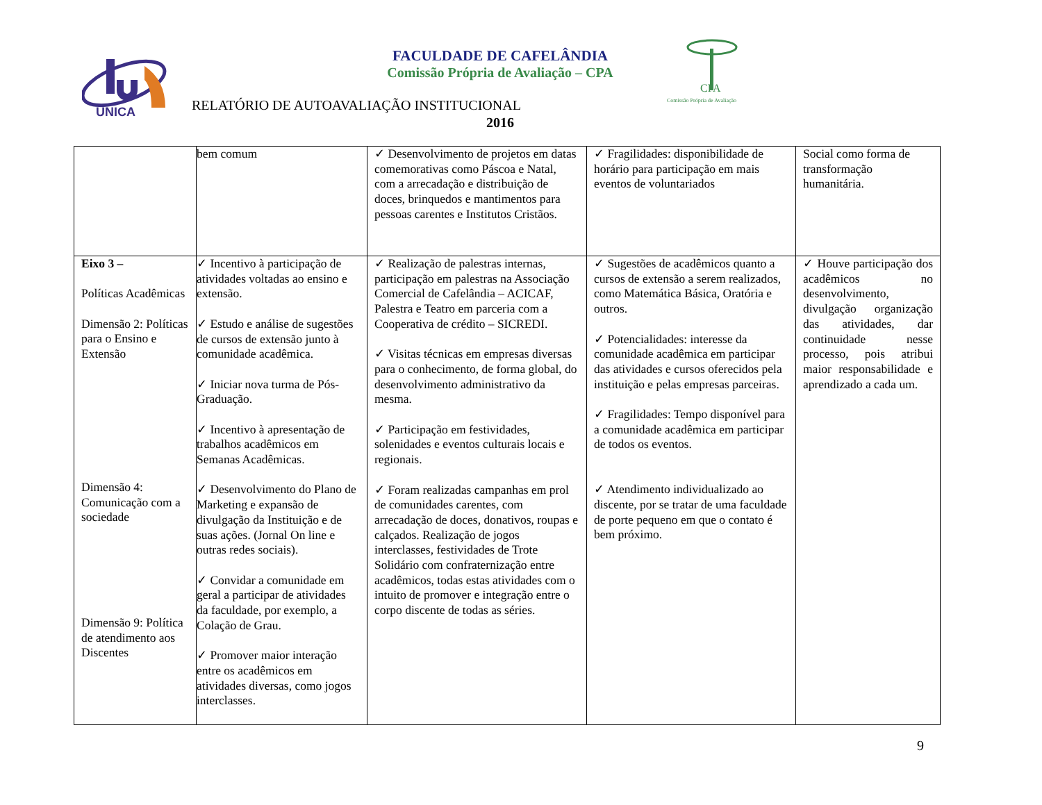UNICA
CPA
Comissão Própria de Avaliação
FACULDADE DE CAFELÂNDIA
Comissão Própria de Avaliação – CPA
RELATÓRIO DE AUTOAVALIAÇÃO INSTITUCIONAL
2016
| | bem comum | ✓ Desenvolvimento de projetos em datas comemorativas como Páscoa e Natal, com a arrecadação e distribuição de doces, brinquedos e mantimentos para pessoas carentes e Institutos Cristãos. | ✓ Fragilidades: disponibilidade de horário para participação em mais eventos de voluntariados | Social como forma de transformação humanitária. |
| Eixo 3 – Políticas Acadêmicas Dimensão 2: Políticas para o Ensino e Extensão Dimensão 4: Comunicação com a sociedade Dimensão 9: Política de atendimento aos Discentes | ✓ Incentivo à participação de atividades voltadas ao ensino e extensão. ✓ Estudo e análise de sugestões de cursos de extensão junto à comunidade acadêmica. ✓ Iniciar nova turma de Pós-Graduação. ✓ Incentivo à apresentação de trabalhos acadêmicos em Semanas Acadêmicas. ✓ Desenvolvimento do Plano de Marketing e expansão de divulgação da Instituição e de suas ações. (Jornal On line e outras redes sociais). ✓ Convidar a comunidade em geral a participar de atividades da faculdade, por exemplo, a Colação de Grau. ✓ Promover maior interação entre os acadêmicos em atividades diversas, como jogos interclasses. | ✓ Realização de palestras internas, participação em palestras na Associação Comercial de Cafelândia – ACICAF, Palestra e Teatro em parceria com a Cooperativa de crédito – SICREDI. ✓ Visitas técnicas em empresas diversas para o conhecimento, de forma global, do desenvolvimento administrativo da mesma. ✓ Participação em festividades, solenidades e eventos culturais locais e regionais. ✓ Foram realizadas campanhas em prol de comunidades carentes, com arrecadação de doces, donativos, roupas e calçados. Realização de jogos interclasses, festividades de Trote Solidário com confraternização entre acadêmicos, todas estas atividades com o intuito de promover e integração entre o corpo discente de todas as séries. | ✓ Sugestões de acadêmicos quanto a cursos de extensão a serem realizados, como Matemática Básica, Oratória e outros. ✓ Potencialidades: interesse da comunidade acadêmica em participar das atividades e cursos oferecidos pela instituição e pelas empresas parceiras. ✓ Fragilidades: Tempo disponível para a comunidade acadêmica em participar de todos os eventos. ✓ Atendimento individualizado ao discente, por se tratar de uma faculdade de porte pequeno em que o contato é bem próximo. | ✓ Houve participação dos acadêmicos no desenvolvimento, divulgação organização das atividades, dar continuidade nesse processo, pois atribui maior responsabilidade e aprendizado a cada um. |
9